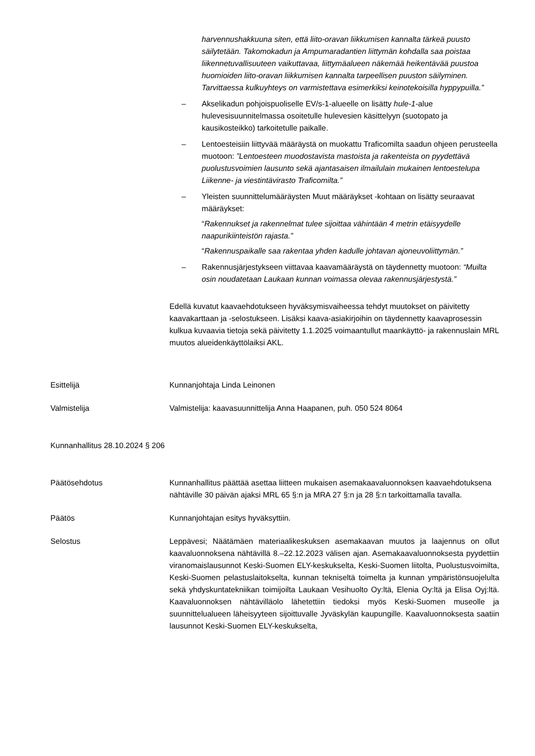harvennushakkuuna siten, että liito-oravan liikkumisen kannalta tärkeä puusto säilytetään. Takomokadun ja Ampumaradantien liittymän kohdalla saa poistaa liikennetuvallisuuteen vaikuttavaa, liittymäalueen näkemää heikentävää puustoa huomioiden liito-oravan liikkumisen kannalta tarpeellisen puuston säilyminen. Tarvittaessa kulkuyhteys on varmistettava esimerkiksi keinotekoisilla hyppypuilla.”
– Akselikadun pohjoispuoliselle EV/s-1-alueelle on lisätty hule-1-alue hulevesisuunnitelmassa osoitetulle hulevesien käsittelyyn (suotopato ja kausikosteikko) tarkoitetulle paikalle.
– Lentoesteisiin liittyvää määräystä on muokattu Traficomilta saadun ohjeen perusteella muotoon: ”Lentoesteen muodostavista mastoista ja rakenteista on pyydettävä puolustusvoimien lausunto sekä ajantasaisen ilmailulain mukainen lentoestelupa Liikenne- ja viestintävirasto Traficomilta.”
– Yleisten suunnittelumääräysten Muut määräykset -kohtaan on lisätty seuraavat määräykset:
“Rakennukset ja rakennelmat tulee sijoittaa vähintään 4 metrin etäisyydelle naapurikiinteistön rajasta.”
“Rakennuspaikalle saa rakentaa yhden kadulle johtavan ajoneuvoliittymän.”
– Rakennusjärjestykseen viittavaa kaavamääräystä on täydennetty muotoon: “Muilta osin noudatetaan Laukaan kunnan voimassa olevaa rakennusjärjestystä.”
Edellä kuvatut kaavaehdotukseen hyväksymisvaiheessa tehdyt muutokset on päivitetty kaavakarttaan ja -selostukseen. Lisäksi kaava-asiakirjoihin on täydennetty kaavaprosessin kulkua kuvaavia tietoja sekä päivitetty 1.1.2025 voimaantullut maankäyttö- ja rakennuslain MRL muutos alueidenkäyttölaiksi AKL.
Esittelijä Kunnanjohtaja Linda Leinonen
Valmistelija Valmistelija: kaavasuunnittelija Anna Haapanen, puh. 050 524 8064
Kunnanhallitus 28.10.2024 § 206
Päätösehdotus Kunnanhallitus päättää asettaa liitteen mukaisen asemakaavaluonnoksen kaavaehdotuksena nähtäville 30 päivän ajaksi MRL 65 §:n ja MRA 27 §:n ja 28 §:n tarkoittamalla tavalla.
Päätös Kunnanjohtajan esitys hyväksyttiin.
Selostus Leppävesi; Näätämäen materiaalikeskuksen asemakaavan muutos ja laajennus on ollut kaavaluonnoksena nähtävillä 8.–22.12.2023 välisen ajan. Asemakaavaluonnoksesta pyydettiin viranomaislausunnot Keski-Suomen ELY-keskukselta, Keski-Suomen liitolta, Puolustusvoimilta, Keski-Suomen pelastuslaitokselta, kunnan tekniseltä toimelta ja kunnan ympäristönsuojelulta sekä yhdyskuntatekniikan toimijoilta Laukaan Vesihuolto Oy:ltä, Elenia Oy:ltä ja Elisa Oyj:ltä. Kaavaluonnoksen nähtävilläolo lähetettiin tiedoksi myös Keski-Suomen museolle ja suunnittelualueen läheisyyteen sijoittuvalle Jyväskylän kaupungille. Kaavaluonnoksesta saatiin lausunnot Keski-Suomen ELY-keskukselta,